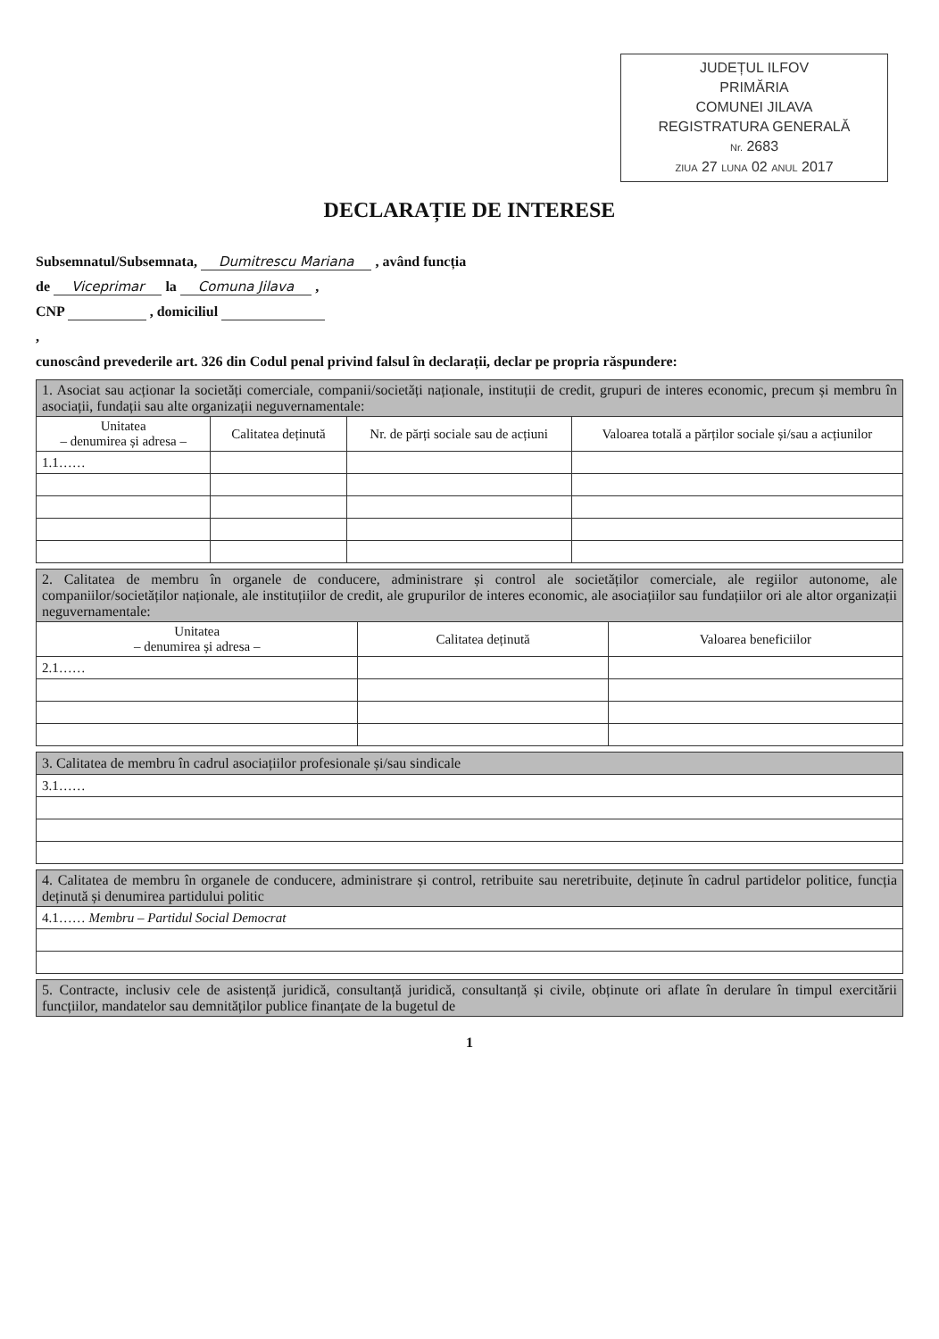JUDEȚUL ILFOV
PRIMĂRIA
COMUNEI JILAVA
REGISTRATURA GENERALĂ
Nr. 2683
ZIUA 27 LUNA 02 ANUL 2017
DECLARAȚIE DE INTERESE
Subsemnatul/Subsemnata, Dumitrescu Mariana , având funcția
de Viceprimar la Comuna Jilava ,
CNP , domiciliul
,
cunoscând prevederile art. 326 din Codul penal privind falsul în declarații, declar pe propria răspundere:
| 1. Asociat sau acționar la societăți comerciale, companii/societăți naționale, instituții de credit, grupuri de interes economic, precum și membru în asociații, fundații sau alte organizații neguvernamentale: | | | |
| Unitatea – denumirea și adresa – | Calitatea deținută | Nr. de părți sociale sau de acțiuni | Valoarea totală a părților sociale și/sau a acțiunilor |
| 1.1…… | | | |
| 2. Calitatea de membru în organele de conducere, administrare și control ale societăților comerciale, ale regiilor autonome, ale companiilor/societăților naționale, ale instituțiilor de credit, ale grupurilor de interes economic, ale asociațiilor sau fundațiilor ori ale altor organizații neguvernamentale: | | |
| Unitatea – denumirea și adresa – | Calitatea deținută | Valoarea beneficiilor |
| 2.1…… | | |
| 3. Calitatea de membru în cadrul asociațiilor profesionale și/sau sindicale |
| 3.1…… |
| 4. Calitatea de membru în organele de conducere, administrare și control, retribuite sau neretribuite, deținute în cadrul partidelor politice, funcția deținută și denumirea partidului politic |
| 4.1…… Membru – Partidul Social Democrat |
| 5. Contracte, inclusiv cele de asistență juridică, consultanță juridică, consultanță și civile, obținute ori aflate în derulare în timpul exercitării funcțiilor, mandatelor sau demnităților publice finanțate de la bugetul de |
1